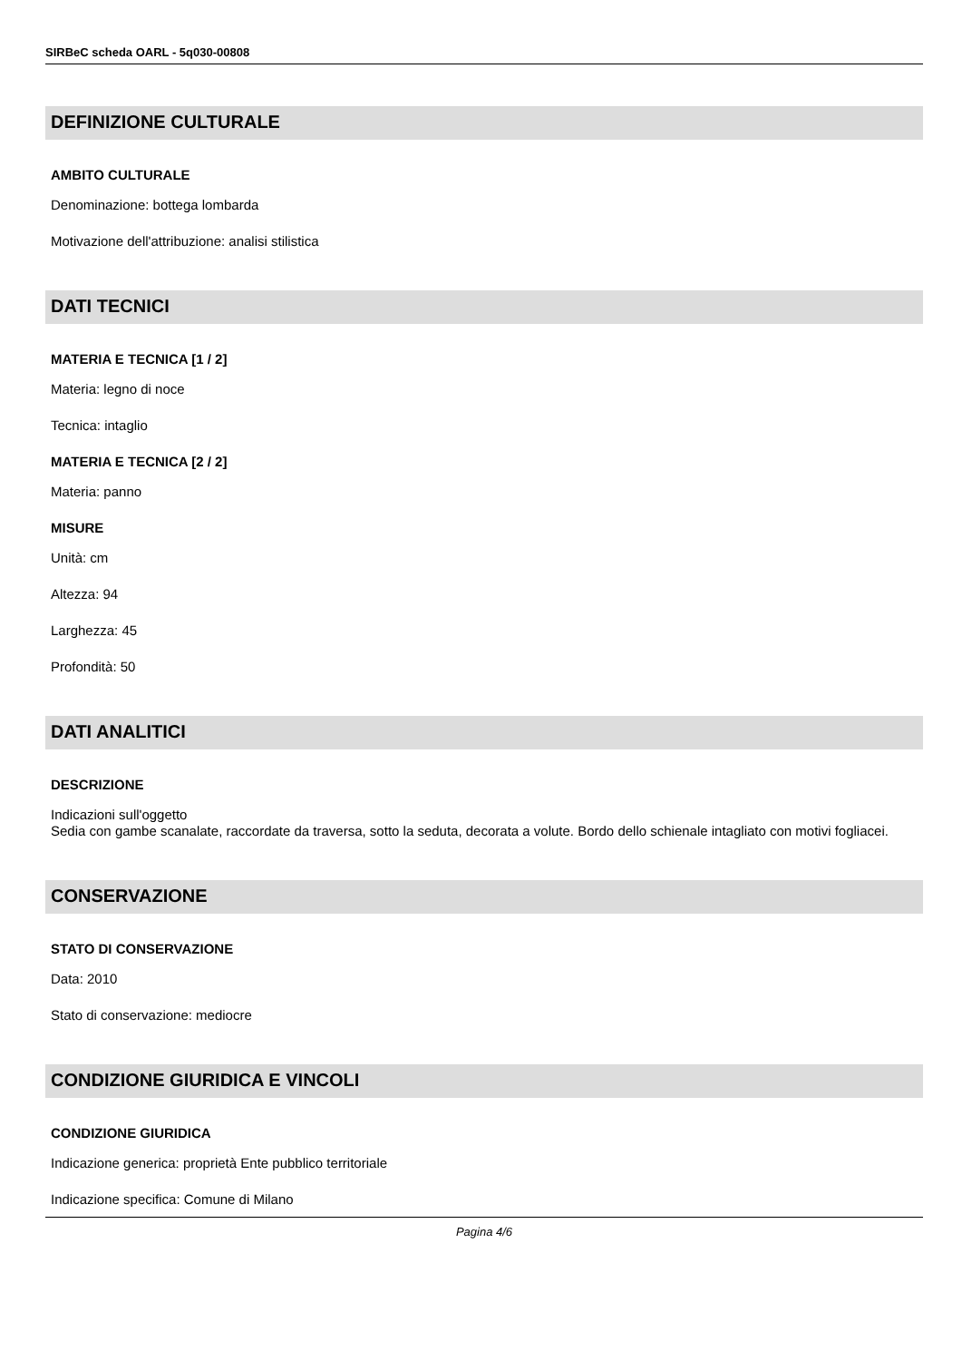SIRBeC scheda OARL - 5q030-00808
DEFINIZIONE CULTURALE
AMBITO CULTURALE
Denominazione: bottega lombarda
Motivazione dell'attribuzione: analisi stilistica
DATI TECNICI
MATERIA E TECNICA [1 / 2]
Materia: legno di noce
Tecnica: intaglio
MATERIA E TECNICA [2 / 2]
Materia: panno
MISURE
Unità: cm
Altezza: 94
Larghezza: 45
Profondità: 50
DATI ANALITICI
DESCRIZIONE
Indicazioni sull'oggetto
Sedia con gambe scanalate, raccordate da traversa, sotto la seduta, decorata a volute. Bordo dello schienale intagliato con motivi fogliacei.
CONSERVAZIONE
STATO DI CONSERVAZIONE
Data: 2010
Stato di conservazione: mediocre
CONDIZIONE GIURIDICA E VINCOLI
CONDIZIONE GIURIDICA
Indicazione generica: proprietà Ente pubblico territoriale
Indicazione specifica: Comune di Milano
Pagina 4/6